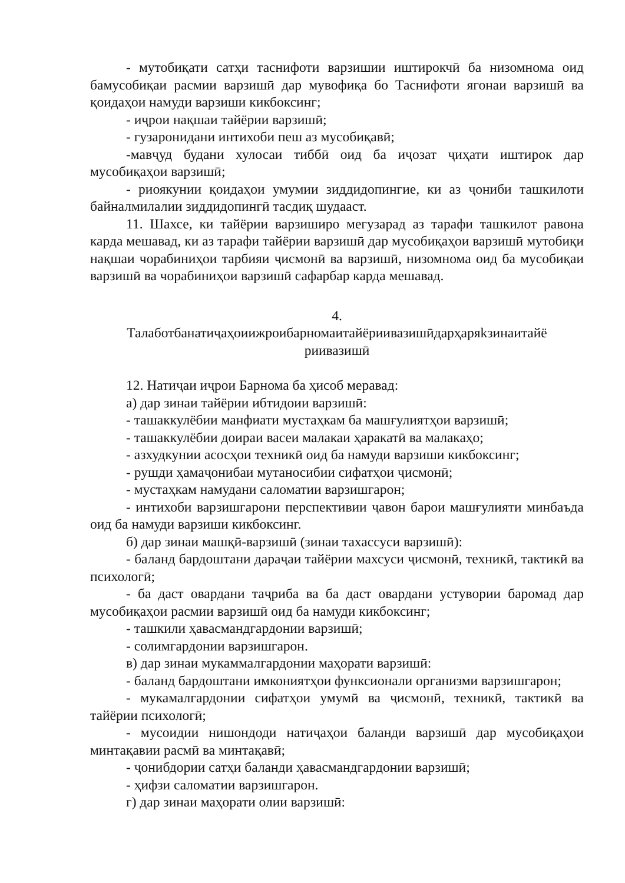- мутобиқати сатҳи таснифоти варзишии иштирокчӣ ба низомнома оид бамусобиқаи расмии варзишӣ дар мувофиқа бо Таснифоти ягонаи варзишӣ ва қоидаҳои намуди варзиши кикбоксинг;
- иҷрои нақшаи тайёрии варзишӣ;
- гузаронидани интихоби пеш аз мусобиқавӣ;
-мавҷуд будани хулосаи тиббӣ оид ба иҷозат ҷиҳати иштирок дар мусобиқаҳои варзишӣ;
- риоякунии қоидаҳои умумии зиддидопингие, ки аз ҷониби ташкилоти байналмилалии зиддидопингӣ тасдиқ шудааст.
11. Шахсе, ки тайёрии варзиширо мегузарад аз тарафи ташкилот равона карда мешавад, ки аз тарафи тайёрии варзишӣ дар мусобиқаҳои варзишӣ мутобиқи нақшаи чорабиниҳои тарбияи ҷисмонӣ ва варзишӣ, низомнома оид ба мусобиқаи варзишӣ ва чорабиниҳои варзишӣ сафарбар карда мешавад.
4.
Талаботбанатиҷаҳоиижроибарномаитайёриивазишӣдарҳаряkзинаитайё
риивазишӣ
12. Натиҷаи иҷрои Барнома ба ҳисоб меравад:
а) дар зинаи тайёрии ибтидоии варзишӣ:
- ташаккулёбии манфиати мустаҳкам ба машғулиятҳои варзишӣ;
- ташаккулёбии доираи васеи малакаи ҳаракатӣ ва малакаҳо;
- азхудкунии асосҳои техникӣ оид ба намуди варзиши кикбоксинг;
- рушди ҳамаҷонибаи мутаносибии сифатҳои ҷисмонӣ;
- мустаҳкам намудани саломатии варзишгарон;
- интихоби варзишгарони перспективии ҷавон барои машғулияти минбаъда оид ба намуди варзиши кикбоксинг.
б) дар зинаи машқӣ-варзишӣ (зинаи тахассуси варзишӣ):
- баланд бардоштани дараҷаи тайёрии махсуси ҷисмонӣ, техникӣ, тактикӣ ва психологӣ;
- ба даст овардани таҷриба ва ба даст овардани устувории баромад дар мусобиқаҳои расмии варзишӣ оид ба намуди кикбоксинг;
- ташкили ҳавасмандгардонии варзишӣ;
- солимгардонии варзишгарон.
в) дар зинаи мукаммалгардонии маҳорати варзишӣ:
- баланд бардоштани имкониятҳои функсионали организми варзишгарон;
- мукамалгардонии сифатҳои умумӣ ва ҷисмонӣ, техникӣ, тактикӣ ва тайёрии психологӣ;
- мусоидии нишондоди натиҷаҳои баланди варзишӣ дар мусобиқаҳои минтақавии расмӣ ва минтақавӣ;
- ҷонибдории сатҳи баланди ҳавасмандгардонии варзишӣ;
- ҳифзи саломатии варзишгарон.
г) дар зинаи маҳорати олии варзишӣ: